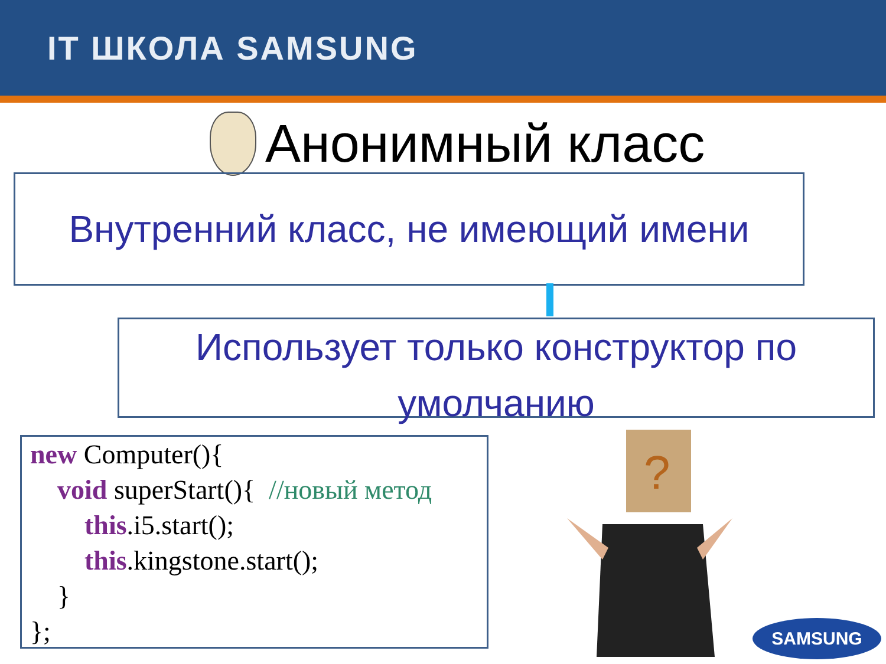IT ШКОЛА SAMSUNG
Анонимный класс
Внутренний класс, не имеющий имени
Использует только конструктор по
умолчанию
new Computer(){ void superStart(){ //новый метод this.i5.start(); this.kingstone.start(); } };
?
SAMSUNG